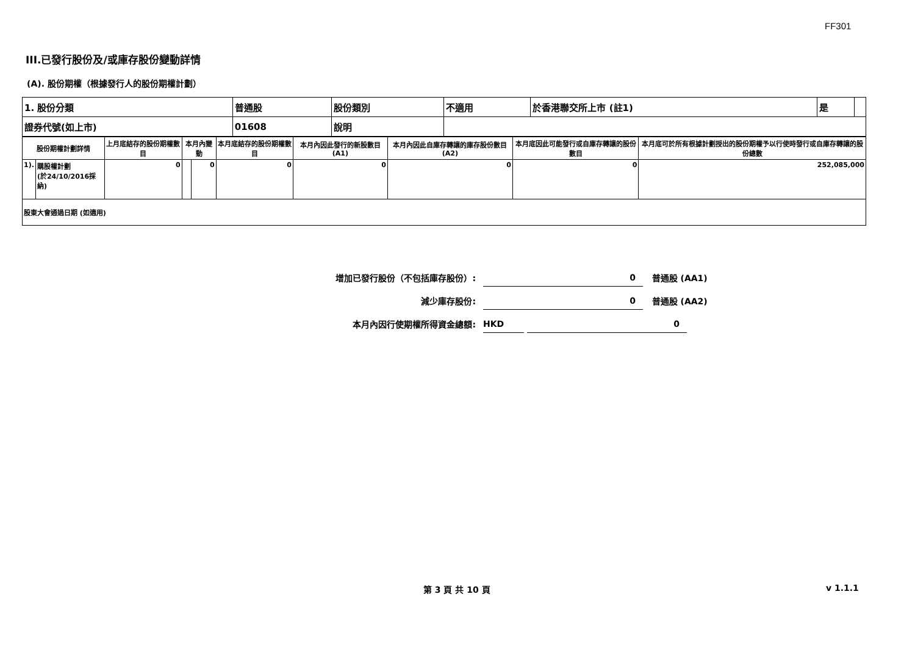FF301
III.已發行股份及/或庫存股份變動詳情
(A). 股份期權（根據發行人的股份期權計劃）
| 1. 股份分類 | 普通股 | 股份類別 | 不適用 | 於香港聯交所上市 (註1) | 是 | |
| 證券代號(如上市) | 01608 | 說明 | | | | |
| 股份期權計劃詳情 | | 上月底結存的股份期權數目 | 本月內變動 | | 本月底結存的股份期權數目 | 本月內因此發行的新股數目 (A1) | 本月內因此自庫存轉讓的庫存股份數目 (A2) | 本月底因此可能發行或自庫存轉讓的股份數目 | 本月底可於所有根據計劃授出的股份期權予以行使時發行或自庫存轉讓的股份總數 |
| 1). | 購股權計劃 (於24/10/2016採納) | 0 | | 0 | 0 | 0 | 0 | 0 | 252,085,000 |
| 股東大會通過日期 (如適用) | | | | | | | | | |
增加已發行股份（不包括庫存股份）: 0 普通股 (AA1)
減少庫存股份: 0 普通股 (AA2)
本月內因行使期權所得資金總額: HKD 0
第 3 頁 共 10 頁 v 1.1.1